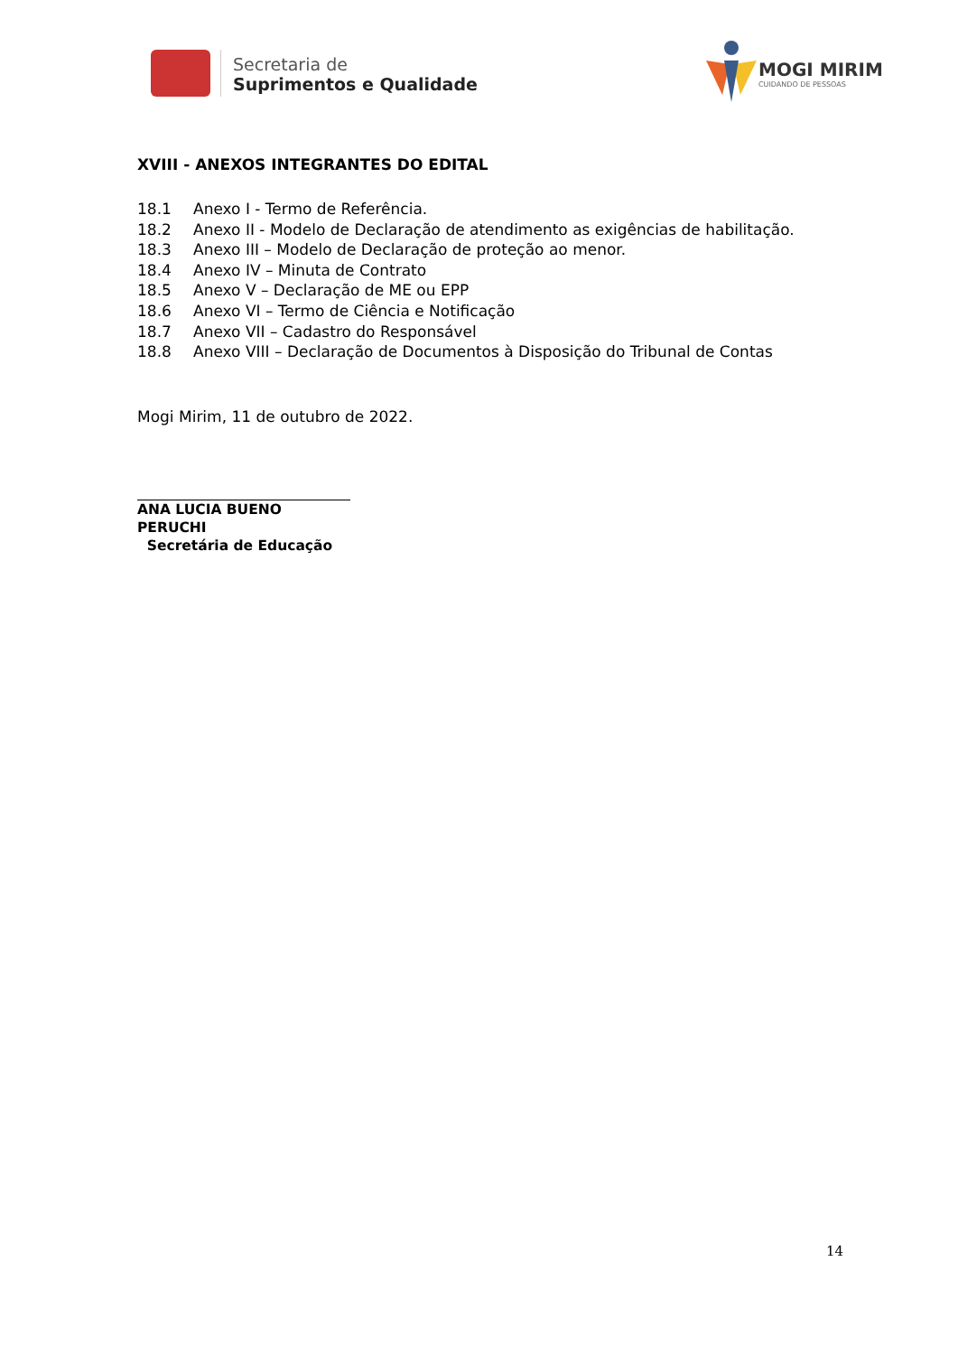Secretaria de
Suprimentos e Qualidade
MOGI MIRIM
CUIDANDO DE PESSOAS
XVIII - ANEXOS INTEGRANTES DO EDITAL
18.1 Anexo I - Termo de Referência.
18.2 Anexo II - Modelo de Declaração de atendimento as exigências de habilitação.
18.3 Anexo III – Modelo de Declaração de proteção ao menor.
18.4 Anexo IV – Minuta de Contrato
18.5 Anexo V – Declaração de ME ou EPP
18.6 Anexo VI – Termo de Ciência e Notificação
18.7 Anexo VII – Cadastro do Responsável
18.8 Anexo VIII – Declaração de Documentos à Disposição do Tribunal de Contas
Mogi Mirim, 11 de outubro de 2022.
ANA LUCIA BUENO PERUCHI
Secretária de Educação
14